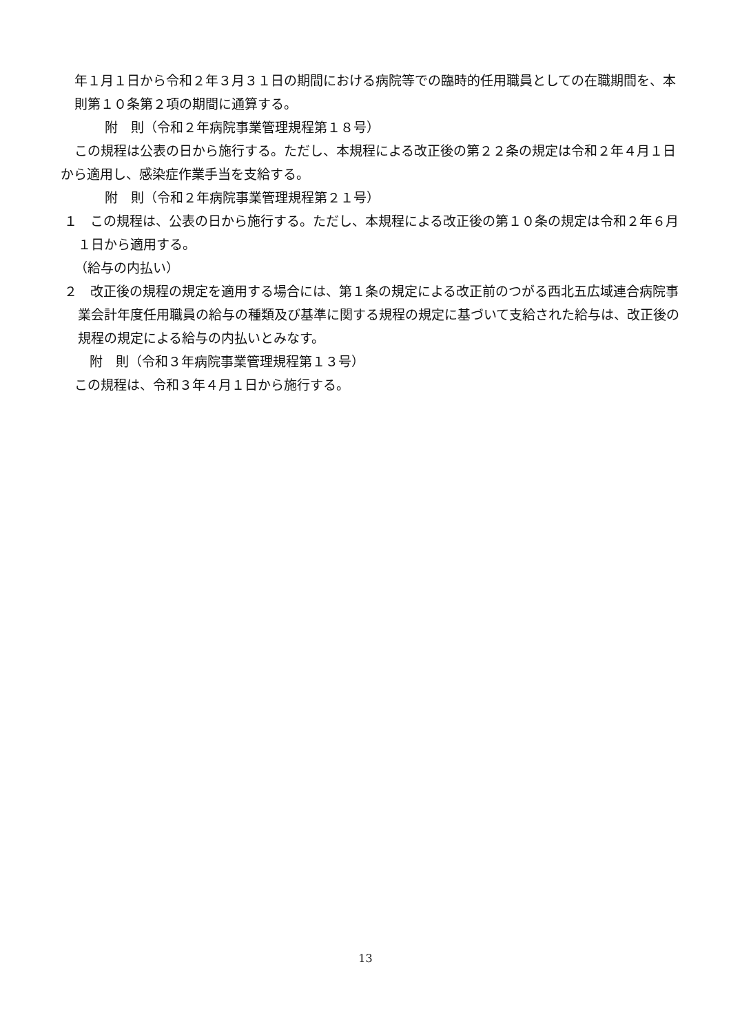年１月１日から令和２年３月３１日の期間における病院等での臨時的任用職員としての在職期間を、本則第１０条第２項の期間に通算する。
附　則（令和２年病院事業管理規程第１８号）
この規程は公表の日から施行する。ただし、本規程による改正後の第２２条の規定は令和２年４月１日から適用し、感染症作業手当を支給する。
附　則（令和２年病院事業管理規程第２１号）
１　この規程は、公表の日から施行する。ただし、本規程による改正後の第１０条の規定は令和２年６月１日から適用する。
（給与の内払い）
２　改正後の規程の規定を適用する場合には、第１条の規定による改正前のつがる西北五広域連合病院事業会計年度任用職員の給与の種類及び基準に関する規程の規定に基づいて支給された給与は、改正後の規程の規定による給与の内払いとみなす。
附　則（令和３年病院事業管理規程第１３号）
この規程は、令和３年４月１日から施行する。
13